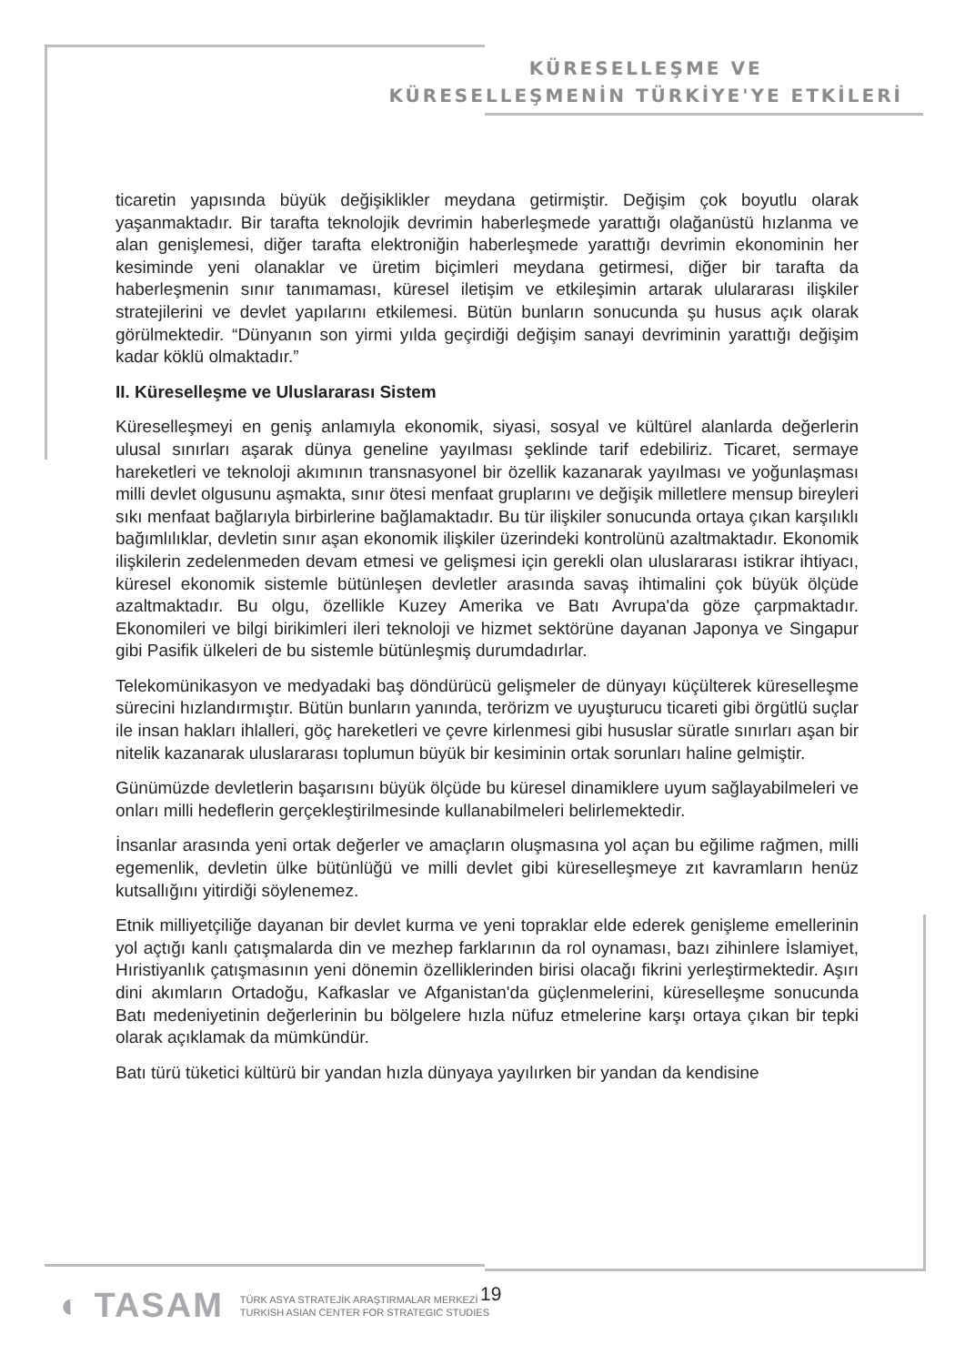KÜRESELLEŞME VE
KÜRESELLEŞMENİN TÜRKİYE'YE ETKİLERİ
ticaretin yapısında büyük değişiklikler meydana getirmiştir. Değişim çok boyutlu olarak yaşanmaktadır. Bir tarafta teknolojik devrimin haberleşmede yarattığı olağanüstü hızlanma ve alan genişlemesi, diğer tarafta elektroniğin haberleşmede yarattığı devrimin ekonominin her kesiminde yeni olanaklar ve üretim biçimleri meydana getirmesi, diğer bir tarafta da haberleşmenin sınır tanımaması, küresel iletişim ve etkileşimin artarak ululararası ilişkiler stratejilerini ve devlet yapılarını etkilemesi. Bütün bunların sonucunda şu husus açık olarak görülmektedir. “Dünyanın son yirmi yılda geçirdiği değişim sanayi devriminin yarattığı değişim kadar köklü olmaktadır.”
II. Küreselleşme ve Uluslararası Sistem
Küreselleşmeyi en geniş anlamıyla ekonomik, siyasi, sosyal ve kültürel alanlarda değerlerin ulusal sınırları aşarak dünya geneline yayılması şeklinde tarif edebiliriz. Ticaret, sermaye hareketleri ve teknoloji akımının transnasyonel bir özellik kazanarak yayılması ve yoğunlaşması milli devlet olgusunu aşmakta, sınır ötesi menfaat gruplarını ve değişik milletlere mensup bireyleri sıkı menfaat bağlarıyla birbirlerine bağlamaktadır. Bu tür ilişkiler sonucunda ortaya çıkan karşılıklı bağımlılıklar, devletin sınır aşan ekonomik ilişkiler üzerindeki kontrolünü azaltmaktadır. Ekonomik ilişkilerin zedelenmeden devam etmesi ve gelişmesi için gerekli olan uluslararası istikrar ihtiyacı, küresel ekonomik sistemle bütünleşen devletler arasında savaş ihtimalini çok büyük ölçüde azaltmaktadır. Bu olgu, özellikle Kuzey Amerika ve Batı Avrupa'da göze çarpmaktadır. Ekonomileri ve bilgi birikimleri ileri teknoloji ve hizmet sektörüne dayanan Japonya ve Singapur gibi Pasifik ülkeleri de bu sistemle bütünleşmiş durumdadırlar.
Telekomünikasyon ve medyadaki baş döndürücü gelişmeler de dünyayı küçülterek küreselleşme sürecini hızlandırmıştır. Bütün bunların yanında, terörizm ve uyuşturucu ticareti gibi örgütlü suçlar ile insan hakları ihlalleri, göç hareketleri ve çevre kirlenmesi gibi hususlar süratle sınırları aşan bir nitelik kazanarak uluslararası toplumun büyük bir kesiminin ortak sorunları haline gelmiştir.
Günümüzde devletlerin başarısını büyük ölçüde bu küresel dinamiklere uyum sağlayabilmeleri ve onları milli hedeflerin gerçekleştirilmesinde kullanabilmeleri belirlemektedir.
İnsanlar arasında yeni ortak değerler ve amaçların oluşmasına yol açan bu eğilime rağmen, milli egemenlik, devletin ülke bütünlüğü ve milli devlet gibi küreselleşmeye zıt kavramların henüz kutsallığını yitirdiği söylenemez.
Etnik milliyetçiliğe dayanan bir devlet kurma ve yeni topraklar elde ederek genişleme emellerinin yol açtığı kanlı çatışmalarda din ve mezhep farklarının da rol oynaması, bazı zihinlere İslamiyet, Hıristiyanlık çatışmasının yeni dönemin özelliklerinden birisi olacağı fikrini yerleştirmektedir. Aşırı dini akımların Ortadoğu, Kafkaslar ve Afganistan'da güçlenmelerini, küreselleşme sonucunda Batı medeniyetinin değerlerinin bu bölgelere hızla nüfuz etmelerine karşı ortaya çıkan bir tepki olarak açıklamak da mümkündür.
Batı türü tüketici kültürü bir yandan hızla dünyaya yayılırken bir yandan da kendisine
◐ TASAM
TÜRK ASYA STRATEJİK ARAŞTIRMALAR MERKEZİ
TURKISH ASIAN CENTER FOR STRATEGIC STUDIES
19